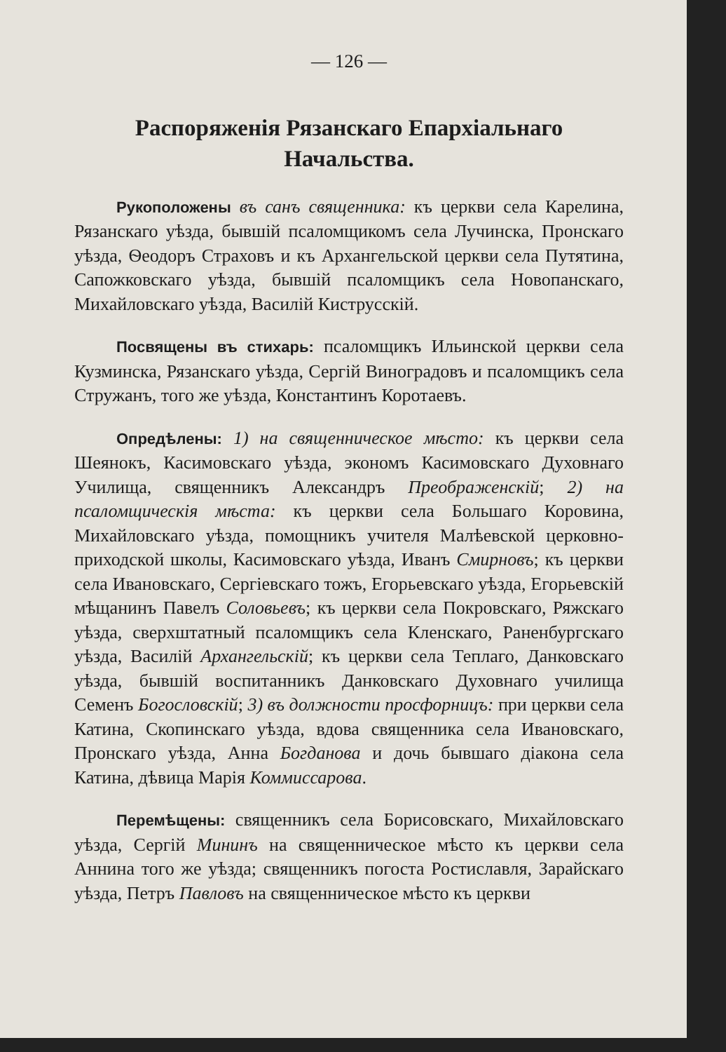— 126 —
Распоряженія Рязанскаго Епархіальнаго Начальства.
Рукоположены въ санъ священника: къ церкви села Карелина, Рязанскаго уѣзда, бывшій псаломщикомъ села Лучинска, Пронскаго уѣзда, Ѳеодоръ Страховъ и къ Архангельской церкви села Путятина, Сапожковскаго уѣзда, бывшій псаломщикъ села Новопанскаго, Михайловскаго уѣзда, Василій Киструсскій.
Посвящены въ стихарь: псаломщикъ Ильинской церкви села Кузминска, Рязанскаго уѣзда, Сергій Виноградовъ и псаломщикъ села Стружанъ, того же уѣзда, Константинъ Коротаевъ.
Опредѣлены: 1) на священническое мѣсто: къ церкви села Шеянокъ, Касимовскаго уѣзда, экономъ Касимовскаго Духовнаго Училища, священникъ Александръ Преображенскій; 2) на псаломщическія мѣста: къ церкви села Большаго Коровина, Михайловскаго уѣзда, помощникъ учителя Малѣевской церковно-приходской школы, Касимовскаго уѣзда, Иванъ Смирновъ; къ церкви села Ивановскаго, Сергіевскаго тожъ, Егорьевскаго уѣзда, Егорьевскій мѣщанинъ Павелъ Соловьевъ; къ церкви села Покровскаго, Ряжскаго уѣзда, сверхштатный псаломщикъ села Кленскаго, Раненбургскаго уѣзда, Василій Архангельскій; къ церкви села Теплаго, Данковскаго уѣзда, бывшій воспитанникъ Данковскаго Духовнаго училища Семенъ Богословскій; 3) въ должности просфорницъ: при церкви села Катина, Скопинскаго уѣзда, вдова священника села Ивановскаго, Пронскаго уѣзда, Анна Богданова и дочь бывшаго діакона села Катина, дѣвица Марія Коммиссарова.
Перемѣщены: священникъ села Борисовскаго, Михайловскаго уѣзда, Сергій Мининъ на священническое мѣсто къ церкви села Аннина того же уѣзда; священникъ погоста Ростиславля, Зарайскаго уѣзда, Петръ Павловъ на священническое мѣсто къ церкви